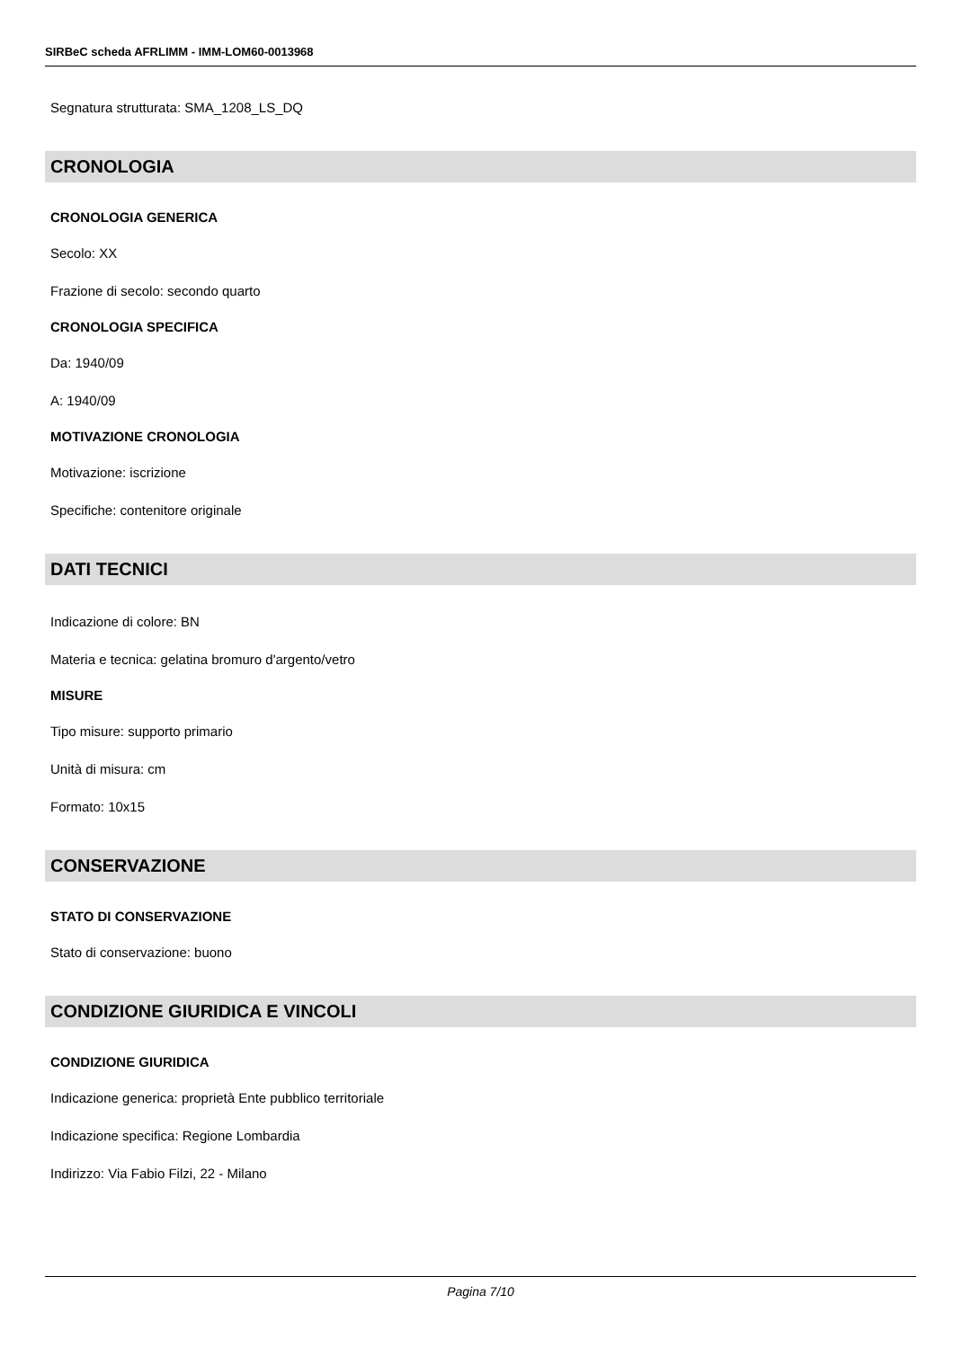SIRBeC scheda AFRLIMM - IMM-LOM60-0013968
Segnatura strutturata: SMA_1208_LS_DQ
CRONOLOGIA
CRONOLOGIA GENERICA
Secolo: XX
Frazione di secolo: secondo quarto
CRONOLOGIA SPECIFICA
Da: 1940/09
A: 1940/09
MOTIVAZIONE CRONOLOGIA
Motivazione: iscrizione
Specifiche: contenitore originale
DATI TECNICI
Indicazione di colore: BN
Materia e tecnica: gelatina bromuro d'argento/vetro
MISURE
Tipo misure: supporto primario
Unità di misura: cm
Formato: 10x15
CONSERVAZIONE
STATO DI CONSERVAZIONE
Stato di conservazione: buono
CONDIZIONE GIURIDICA E VINCOLI
CONDIZIONE GIURIDICA
Indicazione generica: proprietà Ente pubblico territoriale
Indicazione specifica: Regione Lombardia
Indirizzo: Via Fabio Filzi, 22 - Milano
Pagina 7/10